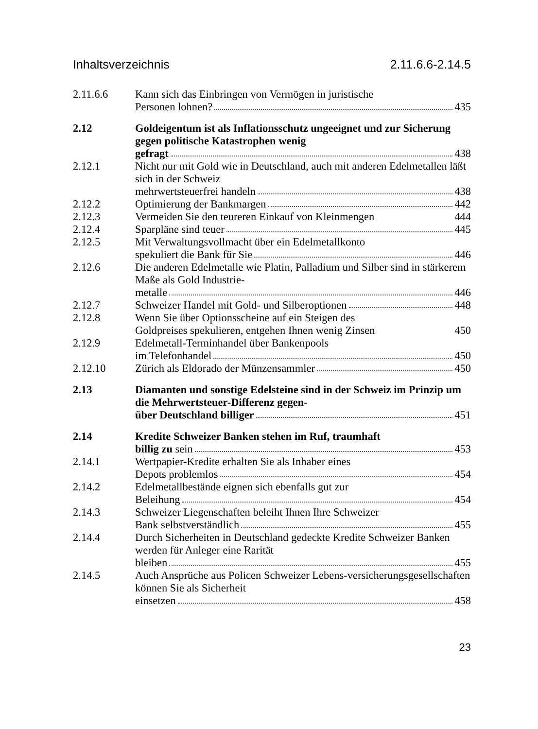Inhaltsverzeichnis 2.11.6.6-2.14.5
2.11.6.6 Kann sich das Einbringen von Vermögen in juristische
Personen lohnen? 435
2.12 Goldeigentum ist als Inflationsschutz ungeeignet und zur Sicherung gegen politische Katastrophen wenig
gefragt 438
2.12.1 Nicht nur mit Gold wie in Deutschland, auch mit anderen Edelmetallen läßt sich in der Schweiz
mehrwertsteuerfrei handeln 438
2.12.2 Optimierung der Bankmargen 442
2.12.3 Vermeiden Sie den teureren Einkauf von Kleinmengen 444
2.12.4 Sparpläne sind teuer 445
2.12.5 Mit Verwaltungsvollmacht über ein Edelmetallkonto
spekuliert die Bank für Sie 446
2.12.6 Die anderen Edelmetalle wie Platin, Palladium und Silber sind in stärkerem Maße als Gold Industrie-
metalle 446
2.12.7 Schweizer Handel mit Gold- und Silberoptionen 448
2.12.8 Wenn Sie über Optionsscheine auf ein Steigen des
Goldpreises spekulieren, entgehen Ihnen wenig Zinsen 450
2.12.9 Edelmetall-Terminhandel über Bankenpools
im Telefonhandel 450
2.12.10 Zürich als Eldorado der Münzensammler 450
2.13 Diamanten und sonstige Edelsteine sind in der Schweiz im Prinzip um die Mehrwertsteuer-Differenz gegen-
über Deutschland billiger 451
2.14 Kredite Schweizer Banken stehen im Ruf, traumhaft
billig zu sein 453
2.14.1 Wertpapier-Kredite erhalten Sie als Inhaber eines
Depots problemlos 454
2.14.2 Edelmetallbestände eignen sich ebenfalls gut zur
Beleihung 454
2.14.3 Schweizer Liegenschaften beleiht Ihnen Ihre Schweizer
Bank selbstverständlich 455
2.14.4 Durch Sicherheiten in Deutschland gedeckte Kredite Schweizer Banken werden für Anleger eine Rarität
bleiben 455
2.14.5 Auch Ansprüche aus Policen Schweizer Lebens-versicherungsgesellschaften können Sie als Sicherheit
einsetzen 458
23